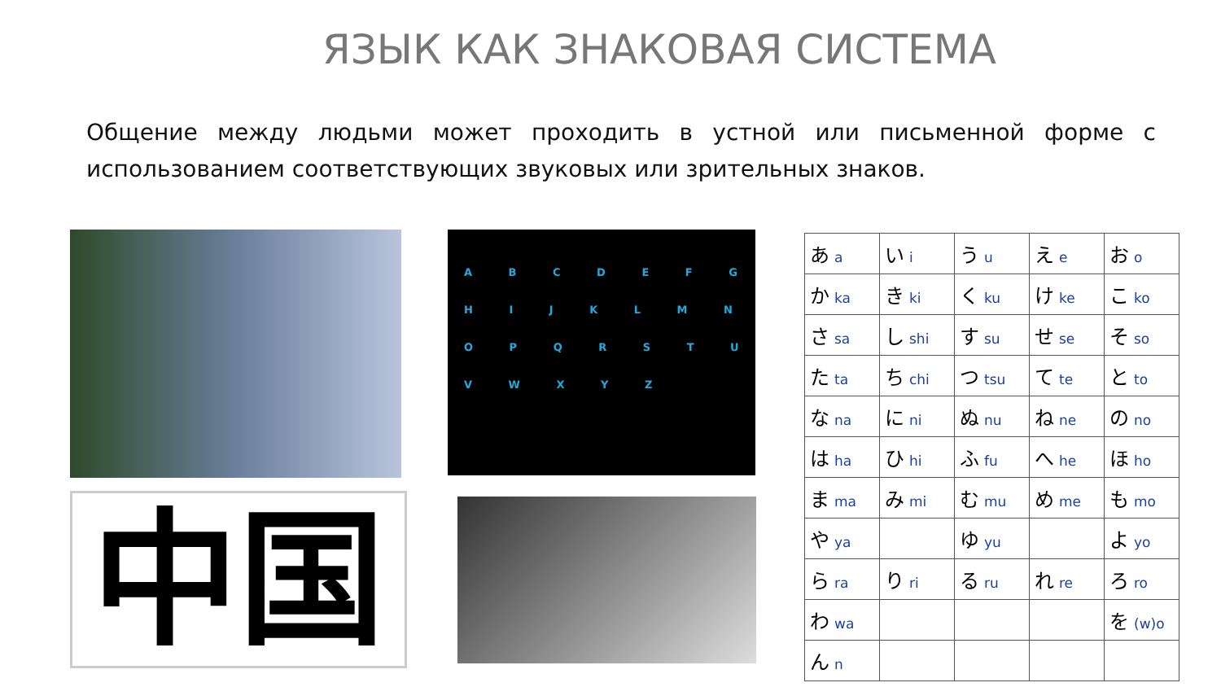ЯЗЫК КАК ЗНАКОВАЯ СИСТЕМА
Общение между людьми может проходить в устной или письменной форме с использованием соответствующих звуковых или зрительных знаков.
中国
A B C D E F G H I J K L M N O P Q R S T U V W X Y Z
| あ a | い i | う u | え e | お o |
| か ka | き ki | く ku | け ke | こ ko |
| さ sa | し shi | す su | せ se | そ so |
| た ta | ち chi | つ tsu | て te | と to |
| な na | に ni | ぬ nu | ね ne | の no |
| は ha | ひ hi | ふ fu | へ he | ほ ho |
| ま ma | み mi | む mu | め me | も mo |
| や ya | | ゆ yu | | よ yo |
| ら ra | り ri | る ru | れ re | ろ ro |
| わ wa | | | | を (w)o |
| ん n | | | | |